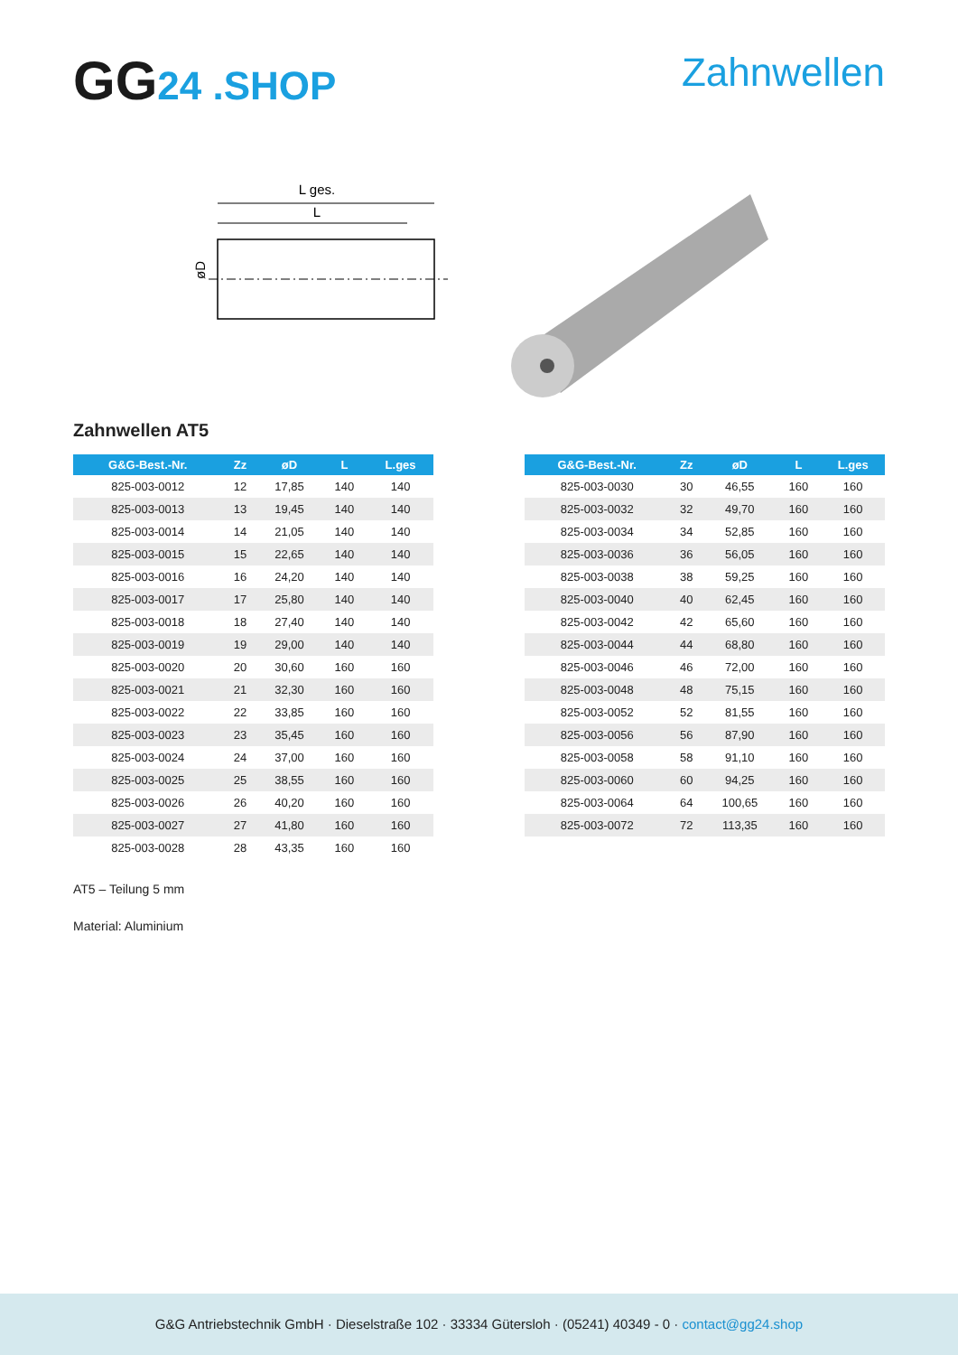GG24 .SHOP Zahnwellen
L ges.
L
øD
Zahnwellen AT5
| G&G-Best.-Nr. | Zz | øD | L | L.ges |
| --- | --- | --- | --- | --- |
| 825-003-0012 | 12 | 17,85 | 140 | 140 |
| 825-003-0013 | 13 | 19,45 | 140 | 140 |
| 825-003-0014 | 14 | 21,05 | 140 | 140 |
| 825-003-0015 | 15 | 22,65 | 140 | 140 |
| 825-003-0016 | 16 | 24,20 | 140 | 140 |
| 825-003-0017 | 17 | 25,80 | 140 | 140 |
| 825-003-0018 | 18 | 27,40 | 140 | 140 |
| 825-003-0019 | 19 | 29,00 | 140 | 140 |
| 825-003-0020 | 20 | 30,60 | 160 | 160 |
| 825-003-0021 | 21 | 32,30 | 160 | 160 |
| 825-003-0022 | 22 | 33,85 | 160 | 160 |
| 825-003-0023 | 23 | 35,45 | 160 | 160 |
| 825-003-0024 | 24 | 37,00 | 160 | 160 |
| 825-003-0025 | 25 | 38,55 | 160 | 160 |
| 825-003-0026 | 26 | 40,20 | 160 | 160 |
| 825-003-0027 | 27 | 41,80 | 160 | 160 |
| 825-003-0028 | 28 | 43,35 | 160 | 160 |
| G&G-Best.-Nr. | Zz | øD | L | L.ges |
| --- | --- | --- | --- | --- |
| 825-003-0030 | 30 | 46,55 | 160 | 160 |
| 825-003-0032 | 32 | 49,70 | 160 | 160 |
| 825-003-0034 | 34 | 52,85 | 160 | 160 |
| 825-003-0036 | 36 | 56,05 | 160 | 160 |
| 825-003-0038 | 38 | 59,25 | 160 | 160 |
| 825-003-0040 | 40 | 62,45 | 160 | 160 |
| 825-003-0042 | 42 | 65,60 | 160 | 160 |
| 825-003-0044 | 44 | 68,80 | 160 | 160 |
| 825-003-0046 | 46 | 72,00 | 160 | 160 |
| 825-003-0048 | 48 | 75,15 | 160 | 160 |
| 825-003-0052 | 52 | 81,55 | 160 | 160 |
| 825-003-0056 | 56 | 87,90 | 160 | 160 |
| 825-003-0058 | 58 | 91,10 | 160 | 160 |
| 825-003-0060 | 60 | 94,25 | 160 | 160 |
| 825-003-0064 | 64 | 100,65 | 160 | 160 |
| 825-003-0072 | 72 | 113,35 | 160 | 160 |
AT5 – Teilung 5 mm
Material: Aluminium
G&G Antriebstechnik GmbH · Dieselstraße 102 · 33334 Gütersloh · (05241) 40349 - 0 · contact@gg24.shop